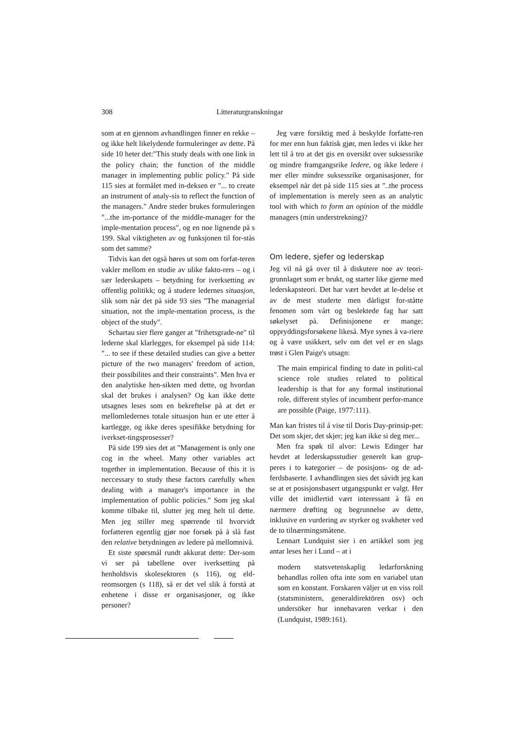308 Litteraturgranskningar
som at en gjennom avhandlingen finner en rekke – og ikke helt likelydende formuleringer av dette. På side 10 heter det:"This study deals with one link in the policy chain; the function of the middle manager in implementing public policy." På side 115 sies at formålet med in-deksen er "... to create an instrument of analy-sis to reflect the function of the managers." Andre steder brukes formuleringen "...the im-portance of the middle-manager for the imple-mentation process", og en noe lignende på s 199. Skal viktigheten av og funksjonen til for-stås som det samme?
Tidvis kan det også høres ut som om forfat-teren vakler mellom en studie av ulike fakto-rers – og i sær lederskapets – betydning for iverksetting av offentlig politikk; og å studere ledernes situasjon, slik som når det på side 93 sies "The managerial situation, not the imple-mentation process, is the object of the study".
Schartau sier flere ganger at "frihetsgrade-ne" til lederne skal klarlegges, for eksempel på side 114: "... to see if these detailed studies can give a better picture of the two managers' freedom of action, their possibilites and their constraints". Men hva er den analytiske hen-sikten med dette, og hvordan skal det brukes i analysen? Og kan ikke dette utsagnes leses som en bekreftelse på at det er mellomledernes totale situasjon hun er ute etter å kartlegge, og ikke deres spesifikke betydning for iverkset-tingsprosesser?
På side 199 sies det at "Management is only one cog in the wheel. Many other variables act together in implementation. Because of this it is neccessary to study these factors carefully when dealing with a manager's importance in the implementation of public policies." Som jeg skal komme tilbake til, slutter jeg meg helt til dette. Men jeg stiller meg spørrende til hvorvidt forfatteren egentlig gjør noe forsøk på å slå fast den relative betydningen av ledere på mellomnivå.
Et siste spørsmål rundt akkurat dette: Der-som vi ser på tabellene over iverksetting på henholdsvis skolesektoren (s 116), og eld-reomsorgen (s 118), så er det vel slik å forstå at enhetene i disse er organisasjoner, og ikke personer?
Jeg være forsiktig med å beskylde forfatte-ren for mer enn hun faktisk gjør, men ledes vi ikke her lett til å tro at det gis en oversikt over suksessrike og mindre framgangsrike ledere, og ikke ledere i mer eller mindre suksessrike organisasjoner, for eksempel når det på side 115 sies at "..the process of implementation is merely seen as an analytic tool with which to form an opinion of the middle managers (min understrekning)?
Om ledere, sjefer og lederskap
Jeg vil nå gå over til å diskutere noe av teori-grunnlaget som er brukt, og starter like gjerne med lederskapsteori. Det har vært hevdet at le-delse et av de mest studerte men dårligst for-ståtte fenomen som vårt og beslektede fag har satt søkelyset på. Definisjonene er mange; oppryddingsforsøkene likeså. Mye synes å va-riere og å være usikkert, selv om det vel er en slags trøst i Glen Paige's utsagn:
The main empirical finding to date in politi-cal science role studies related to political leadership is that for any formal institutional role, different styles of incumbent perfor-mance are possible (Paige, 1977:111).
Man kan fristes til å vise til Doris Day-prinsip-pet: Det som skjer, det skjer; jeg kan ikke si deg mer...
Men fra spøk til alvor: Lewis Edinger har hevdet at lederskapsstudier generelt kan grup-peres i to kategorier – de posisjons- og de ad-ferdsbaserte. I avhandlingen sies det såvidt jeg kan se at et posisjonsbasert utgangspunkt er valgt. Her ville det imidlertid vært interessant å få en nærmere drøfting og begrunnelse av dette, inklusive en vurdering av styrker og svakheter ved de to tilnærmingsmåtene.
Lennart Lundquist sier i en artikkel som jeg antar leses her i Lund – at i
modern statsvetenskaplig ledarforskning behandlas rollen ofta inte som en variabel utan som en konstant. Forskaren väljer ut en viss roll (statsministern, generaldirektören osv) och undersöker hur innehavaren verkar i den (Lundquist, 1989:161).